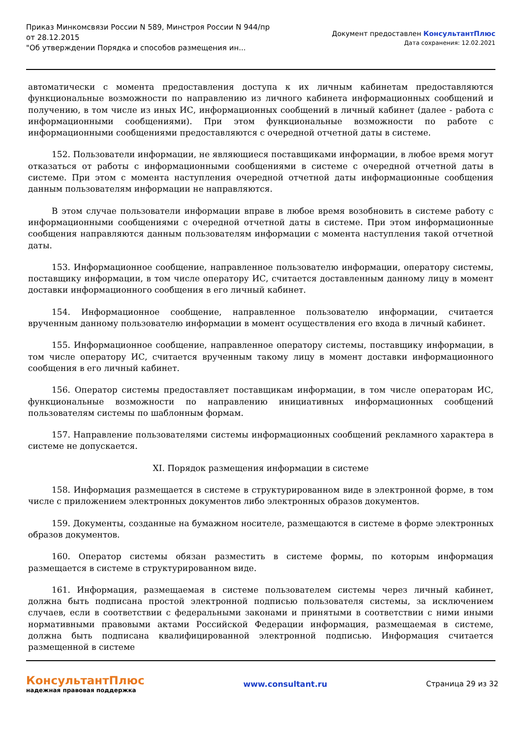Приказ Минкомсвязи России N 589, Минстроя России N 944/пр
от 28.12.2015
"Об утверждении Порядка и способов размещения ин...
Документ предоставлен КонсультантПлюс
Дата сохранения: 12.02.2021
автоматически с момента предоставления доступа к их личным кабинетам предоставляются функциональные возможности по направлению из личного кабинета информационных сообщений и получению, в том числе из иных ИС, информационных сообщений в личный кабинет (далее - работа с информационными сообщениями). При этом функциональные возможности по работе с информационными сообщениями предоставляются с очередной отчетной даты в системе.
152. Пользователи информации, не являющиеся поставщиками информации, в любое время могут отказаться от работы с информационными сообщениями в системе с очередной отчетной даты в системе. При этом с момента наступления очередной отчетной даты информационные сообщения данным пользователям информации не направляются.
В этом случае пользователи информации вправе в любое время возобновить в системе работу с информационными сообщениями с очередной отчетной даты в системе. При этом информационные сообщения направляются данным пользователям информации с момента наступления такой отчетной даты.
153. Информационное сообщение, направленное пользователю информации, оператору системы, поставщику информации, в том числе оператору ИС, считается доставленным данному лицу в момент доставки информационного сообщения в его личный кабинет.
154. Информационное сообщение, направленное пользователю информации, считается врученным данному пользователю информации в момент осуществления его входа в личный кабинет.
155. Информационное сообщение, направленное оператору системы, поставщику информации, в том числе оператору ИС, считается врученным такому лицу в момент доставки информационного сообщения в его личный кабинет.
156. Оператор системы предоставляет поставщикам информации, в том числе операторам ИС, функциональные возможности по направлению инициативных информационных сообщений пользователям системы по шаблонным формам.
157. Направление пользователями системы информационных сообщений рекламного характера в системе не допускается.
XI. Порядок размещения информации в системе
158. Информация размещается в системе в структурированном виде в электронной форме, в том числе с приложением электронных документов либо электронных образов документов.
159. Документы, созданные на бумажном носителе, размещаются в системе в форме электронных образов документов.
160. Оператор системы обязан разместить в системе формы, по которым информация размещается в системе в структурированном виде.
161. Информация, размещаемая в системе пользователем системы через личный кабинет, должна быть подписана простой электронной подписью пользователя системы, за исключением случаев, если в соответствии с федеральными законами и принятыми в соответствии с ними иными нормативными правовыми актами Российской Федерации информация, размещаемая в системе, должна быть подписана квалифицированной электронной подписью. Информация считается размещенной в системе
КонсультантПлюс
надежная правовая поддержка
www.consultant.ru Страница 29 из 32